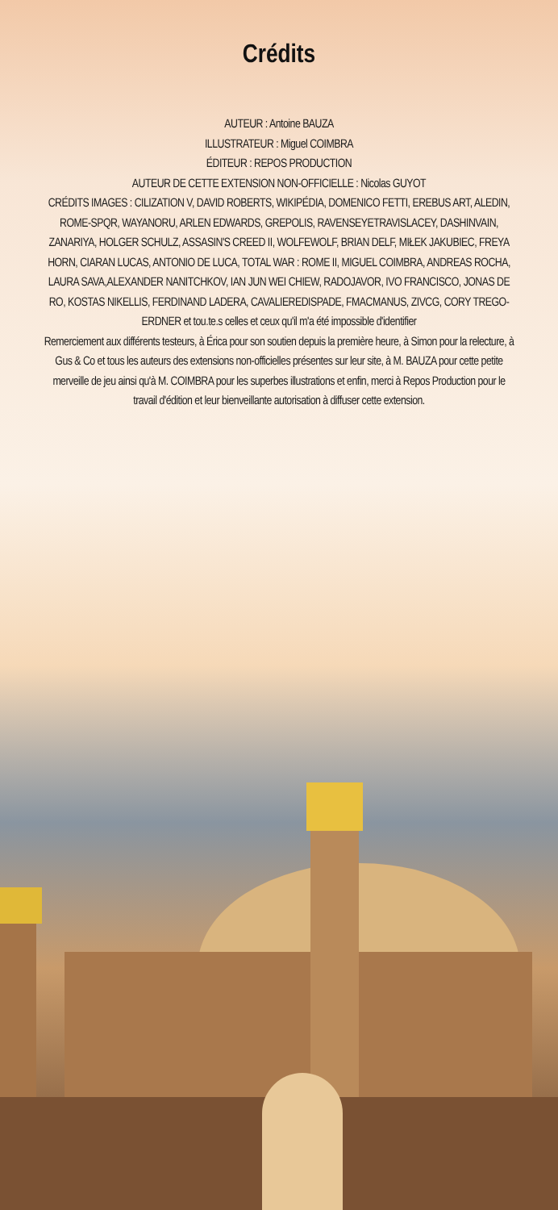Crédits
AUTEUR : Antoine BAUZA
ILLUSTRATEUR : Miguel COIMBRA
ÉDITEUR : REPOS PRODUCTION
AUTEUR DE CETTE EXTENSION NON-OFFICIELLE : Nicolas GUYOT
CRÉDITS IMAGES : CILIZATION V, DAVID ROBERTS, WIKIPÉDIA, DOMENICO FETTI, EREBUS ART, ALEDIN, ROME-SPQR, WAYANORU, ARLEN EDWARDS, GREPOLIS, RAVENSEYETRAVISLACEY, DASHINVAIN, ZANARIYA, HOLGER SCHULZ, ASSASIN'S CREED II, WOLFEWOLF, BRIAN DELF, MIŁEK JAKUBIEC, FREYA HORN, CIARAN LUCAS, ANTONIO DE LUCA, TOTAL WAR : ROME II, MIGUEL COIMBRA, ANDREAS ROCHA, LAURA SAVA,ALEXANDER NANITCHKOV, IAN JUN WEI CHIEW, RADOJAVOR, IVO FRANCISCO, JONAS DE RO, KOSTAS NIKELLIS, FERDINAND LADERA, CAVALIEREDISPADE, FMACMANUS, ZIVCG, CORY TREGO-ERDNER et tou.te.s celles et ceux qu'il m'a été impossible d'identifier
Remerciement aux différents testeurs, à Érica pour son soutien depuis la première heure, à Simon pour la relecture, à Gus & Co et tous les auteurs des extensions non-officielles présentes sur leur site, à M. BAUZA pour cette petite merveille de jeu ainsi qu'à M. COIMBRA pour les superbes illustrations et enfin, merci à Repos Production pour le travail d'édition et leur bienveillante autorisation à diffuser cette extension.